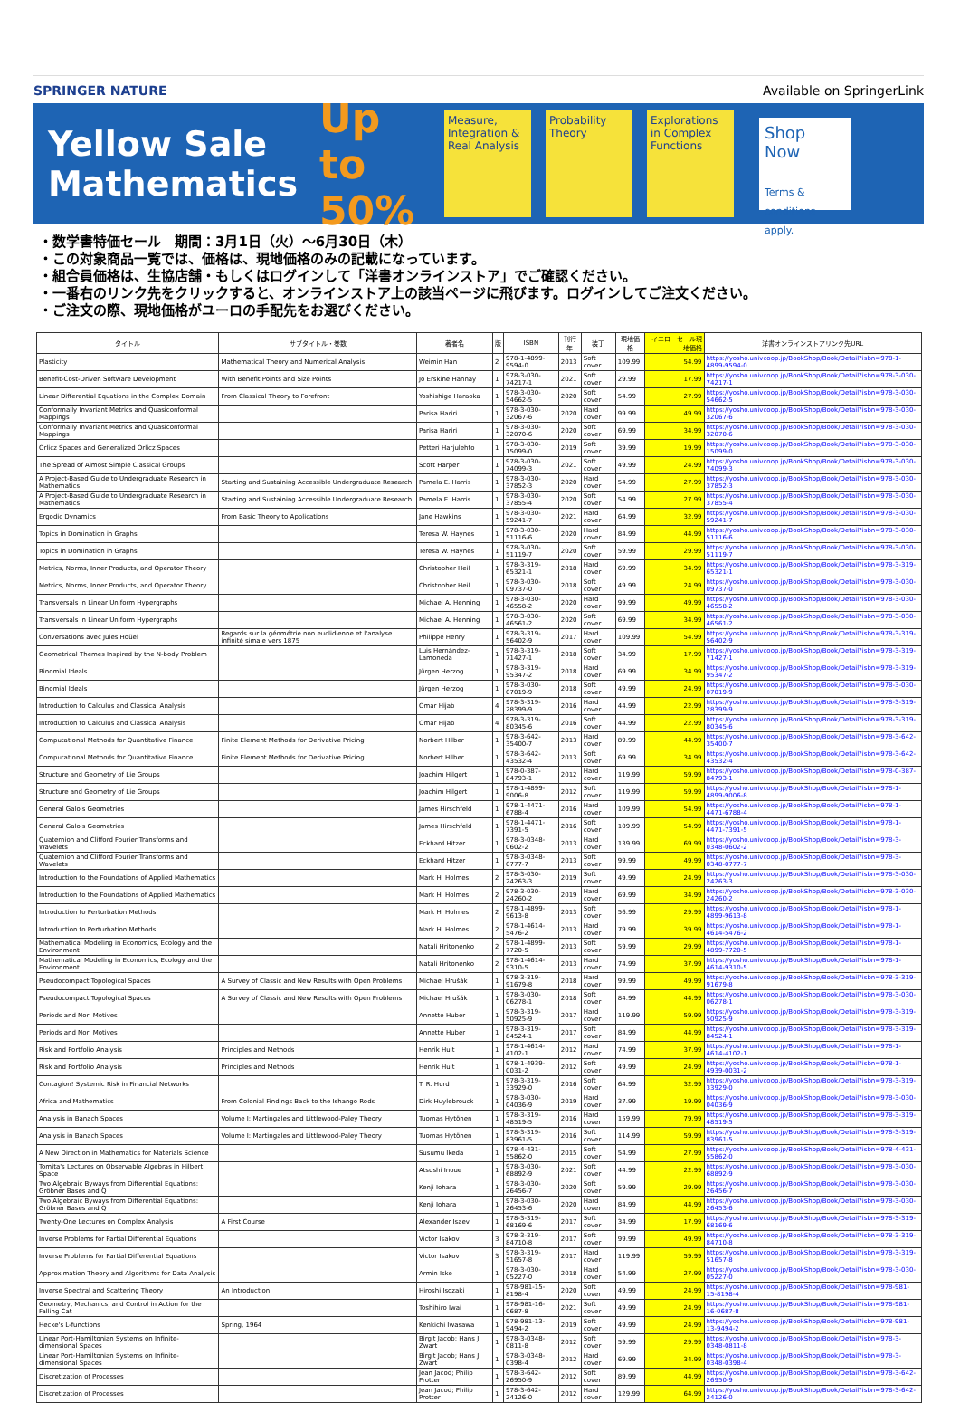SPRINGER NATURE Available on SpringerLink
Yellow Sale Mathematics
Up to 50%
Measure, Integration & Real Analysis
Probability Theory
Explorations in Complex Functions
Shop Now
Terms & conditions apply.
・数学書特価セール　期間：3月1日（火）～6月30日（木）
・この対象商品一覧では、価格は、現地価格のみの記載になっています。
・組合員価格は、生協店舗・もしくはログインして「洋書オンラインストア」でご確認ください。
・一番右のリンク先をクリックすると、オンラインストア上の該当ページに飛びます。ログインしてご注文ください。
・ご注文の際、現地価格がユーロの手配先をお選びください。
| タイトル | サブタイトル・巻数 | 著者名 | 版 | ISBN | 刊行年 | 装丁 | 現地価格 | イエローセール現地価格 | 洋書オンラインストアリンク先URL |
| --- | --- | --- | --- | --- | --- | --- | --- | --- | --- |
| Plasticity | Mathematical Theory and Numerical Analysis | Weimin Han | 2 | 978-1-4899-9594-0 | 2013 | Soft cover | 109.99 | 54.99 | https://yosho.univcoop.jp/BookShop/Book/Detail?isbn=978-1-4899-9594-0 |
| Benefit-Cost-Driven Software Development | With Benefit Points and Size Points | Jo Erskine Hannay | 1 | 978-3-030-74217-1 | 2021 | Soft cover | 29.99 | 17.99 | https://yosho.univcoop.jp/BookShop/Book/Detail?isbn=978-3-030-74217-1 |
| Linear Differential Equations in the Complex Domain | From Classical Theory to Forefront | Yoshishige Haraoka | 1 | 978-3-030-54662-5 | 2020 | Soft cover | 54.99 | 27.99 | https://yosho.univcoop.jp/BookShop/Book/Detail?isbn=978-3-030-54662-5 |
| Conformally Invariant Metrics and Quasiconformal Mappings | | Parisa Hariri | 1 | 978-3-030-32067-6 | 2020 | Hard cover | 99.99 | 49.99 | https://yosho.univcoop.jp/BookShop/Book/Detail?isbn=978-3-030-32067-6 |
| Conformally Invariant Metrics and Quasiconformal Mappings | | Parisa Hariri | 1 | 978-3-030-32070-6 | 2020 | Soft cover | 69.99 | 34.99 | https://yosho.univcoop.jp/BookShop/Book/Detail?isbn=978-3-030-32070-6 |
| Orlicz Spaces and Generalized Orlicz Spaces | | Petteri Harjulehto | 1 | 978-3-030-15099-0 | 2019 | Soft cover | 39.99 | 19.99 | https://yosho.univcoop.jp/BookShop/Book/Detail?isbn=978-3-030-15099-0 |
| The Spread of Almost Simple Classical Groups | | Scott Harper | 1 | 978-3-030-74099-3 | 2021 | Soft cover | 49.99 | 24.99 | https://yosho.univcoop.jp/BookShop/Book/Detail?isbn=978-3-030-74099-3 |
| A Project-Based Guide to Undergraduate Research in Mathematics | Starting and Sustaining Accessible Undergraduate Research | Pamela E. Harris | 1 | 978-3-030-37852-3 | 2020 | Hard cover | 54.99 | 27.99 | https://yosho.univcoop.jp/BookShop/Book/Detail?isbn=978-3-030-37852-3 |
| A Project-Based Guide to Undergraduate Research in Mathematics | Starting and Sustaining Accessible Undergraduate Research | Pamela E. Harris | 1 | 978-3-030-37855-4 | 2020 | Soft cover | 54.99 | 27.99 | https://yosho.univcoop.jp/BookShop/Book/Detail?isbn=978-3-030-37855-4 |
| Ergodic Dynamics | From Basic Theory to Applications | Jane Hawkins | 1 | 978-3-030-59241-7 | 2021 | Hard cover | 64.99 | 32.99 | https://yosho.univcoop.jp/BookShop/Book/Detail?isbn=978-3-030-59241-7 |
| Topics in Domination in Graphs | | Teresa W. Haynes | 1 | 978-3-030-51116-6 | 2020 | Hard cover | 84.99 | 44.99 | https://yosho.univcoop.jp/BookShop/Book/Detail?isbn=978-3-030-51116-6 |
| Topics in Domination in Graphs | | Teresa W. Haynes | 1 | 978-3-030-51119-7 | 2020 | Soft cover | 59.99 | 29.99 | https://yosho.univcoop.jp/BookShop/Book/Detail?isbn=978-3-030-51119-7 |
| Metrics, Norms, Inner Products, and Operator Theory | | Christopher Heil | 1 | 978-3-319-65321-1 | 2018 | Hard cover | 69.99 | 34.99 | https://yosho.univcoop.jp/BookShop/Book/Detail?isbn=978-3-319-65321-1 |
| Metrics, Norms, Inner Products, and Operator Theory | | Christopher Heil | 1 | 978-3-030-09737-0 | 2018 | Soft cover | 49.99 | 24.99 | https://yosho.univcoop.jp/BookShop/Book/Detail?isbn=978-3-030-09737-0 |
| Transversals in Linear Uniform Hypergraphs | | Michael A. Henning | 1 | 978-3-030-46558-2 | 2020 | Hard cover | 99.99 | 49.99 | https://yosho.univcoop.jp/BookShop/Book/Detail?isbn=978-3-030-46558-2 |
| Transversals in Linear Uniform Hypergraphs | | Michael A. Henning | 1 | 978-3-030-46561-2 | 2020 | Soft cover | 69.99 | 34.99 | https://yosho.univcoop.jp/BookShop/Book/Detail?isbn=978-3-030-46561-2 |
| Conversations avec Jules Hoüel | Regards sur la géométrie non euclidienne et l'analyse infinité simale vers 1875 | Philippe Henry | 1 | 978-3-319-56402-9 | 2017 | Hard cover | 109.99 | 54.99 | https://yosho.univcoop.jp/BookShop/Book/Detail?isbn=978-3-319-56402-9 |
| Geometrical Themes Inspired by the N-body Problem | | Luis Hernández-Lamoneda | 1 | 978-3-319-71427-1 | 2018 | Soft cover | 34.99 | 17.99 | https://yosho.univcoop.jp/BookShop/Book/Detail?isbn=978-3-319-71427-1 |
| Binomial Ideals | | Jürgen Herzog | 1 | 978-3-319-95347-2 | 2018 | Hard cover | 69.99 | 34.99 | https://yosho.univcoop.jp/BookShop/Book/Detail?isbn=978-3-319-95347-2 |
| Binomial Ideals | | Jürgen Herzog | 1 | 978-3-030-07019-9 | 2018 | Soft cover | 49.99 | 24.99 | https://yosho.univcoop.jp/BookShop/Book/Detail?isbn=978-3-030-07019-9 |
| Introduction to Calculus and Classical Analysis | | Omar Hijab | 4 | 978-3-319-28399-9 | 2016 | Hard cover | 44.99 | 22.99 | https://yosho.univcoop.jp/BookShop/Book/Detail?isbn=978-3-319-28399-9 |
| Introduction to Calculus and Classical Analysis | | Omar Hijab | 4 | 978-3-319-80345-6 | 2016 | Soft cover | 44.99 | 22.99 | https://yosho.univcoop.jp/BookShop/Book/Detail?isbn=978-3-319-80345-6 |
| Computational Methods for Quantitative Finance | Finite Element Methods for Derivative Pricing | Norbert Hilber | 1 | 978-3-642-35400-7 | 2013 | Hard cover | 89.99 | 44.99 | https://yosho.univcoop.jp/BookShop/Book/Detail?isbn=978-3-642-35400-7 |
| Computational Methods for Quantitative Finance | Finite Element Methods for Derivative Pricing | Norbert Hilber | 1 | 978-3-642-43532-4 | 2013 | Soft cover | 69.99 | 34.99 | https://yosho.univcoop.jp/BookShop/Book/Detail?isbn=978-3-642-43532-4 |
| Structure and Geometry of Lie Groups | | Joachim Hilgert | 1 | 978-0-387-84793-1 | 2012 | Hard cover | 119.99 | 59.99 | https://yosho.univcoop.jp/BookShop/Book/Detail?isbn=978-0-387-84793-1 |
| Structure and Geometry of Lie Groups | | Joachim Hilgert | 1 | 978-1-4899-9006-8 | 2012 | Soft cover | 119.99 | 59.99 | https://yosho.univcoop.jp/BookShop/Book/Detail?isbn=978-1-4899-9006-8 |
| General Galois Geometries | | James Hirschfeld | 1 | 978-1-4471-6788-4 | 2016 | Hard cover | 109.99 | 54.99 | https://yosho.univcoop.jp/BookShop/Book/Detail?isbn=978-1-4471-6788-4 |
| General Galois Geometries | | James Hirschfeld | 1 | 978-1-4471-7391-5 | 2016 | Soft cover | 109.99 | 54.99 | https://yosho.univcoop.jp/BookShop/Book/Detail?isbn=978-1-4471-7391-5 |
| Quaternion and Clifford Fourier Transforms and Wavelets | | Eckhard Hitzer | 1 | 978-3-0348-0602-2 | 2013 | Hard cover | 139.99 | 69.99 | https://yosho.univcoop.jp/BookShop/Book/Detail?isbn=978-3-0348-0602-2 |
| Quaternion and Clifford Fourier Transforms and Wavelets | | Eckhard Hitzer | 1 | 978-3-0348-0777-7 | 2013 | Soft cover | 99.99 | 49.99 | https://yosho.univcoop.jp/BookShop/Book/Detail?isbn=978-3-0348-0777-7 |
| Introduction to the Foundations of Applied Mathematics | | Mark H. Holmes | 2 | 978-3-030-24263-3 | 2019 | Soft cover | 49.99 | 24.99 | https://yosho.univcoop.jp/BookShop/Book/Detail?isbn=978-3-030-24263-3 |
| Introduction to the Foundations of Applied Mathematics | | Mark H. Holmes | 2 | 978-3-030-24260-2 | 2019 | Hard cover | 69.99 | 34.99 | https://yosho.univcoop.jp/BookShop/Book/Detail?isbn=978-3-030-24260-2 |
| Introduction to Perturbation Methods | | Mark H. Holmes | 2 | 978-1-4899-9613-8 | 2013 | Soft cover | 56.99 | 29.99 | https://yosho.univcoop.jp/BookShop/Book/Detail?isbn=978-1-4899-9613-8 |
| Introduction to Perturbation Methods | | Mark H. Holmes | 2 | 978-1-4614-5476-2 | 2013 | Hard cover | 79.99 | 39.99 | https://yosho.univcoop.jp/BookShop/Book/Detail?isbn=978-1-4614-5476-2 |
| Mathematical Modeling in Economics, Ecology and the Environment | | Natali Hritonenko | 2 | 978-1-4899-7720-5 | 2013 | Soft cover | 59.99 | 29.99 | https://yosho.univcoop.jp/BookShop/Book/Detail?isbn=978-1-4899-7720-5 |
| Mathematical Modeling in Economics, Ecology and the Environment | | Natali Hritonenko | 2 | 978-1-4614-9310-5 | 2013 | Hard cover | 74.99 | 37.99 | https://yosho.univcoop.jp/BookShop/Book/Detail?isbn=978-1-4614-9310-5 |
| Pseudocompact Topological Spaces | A Survey of Classic and New Results with Open Problems | Michael Hrušák | 1 | 978-3-319-91679-8 | 2018 | Hard cover | 99.99 | 49.99 | https://yosho.univcoop.jp/BookShop/Book/Detail?isbn=978-3-319-91679-8 |
| Pseudocompact Topological Spaces | A Survey of Classic and New Results with Open Problems | Michael Hrušák | 1 | 978-3-030-06278-1 | 2018 | Soft cover | 84.99 | 44.99 | https://yosho.univcoop.jp/BookShop/Book/Detail?isbn=978-3-030-06278-1 |
| Periods and Nori Motives | | Annette Huber | 1 | 978-3-319-50925-9 | 2017 | Hard cover | 119.99 | 59.99 | https://yosho.univcoop.jp/BookShop/Book/Detail?isbn=978-3-319-50925-9 |
| Periods and Nori Motives | | Annette Huber | 1 | 978-3-319-84524-1 | 2017 | Soft cover | 84.99 | 44.99 | https://yosho.univcoop.jp/BookShop/Book/Detail?isbn=978-3-319-84524-1 |
| Risk and Portfolio Analysis | Principles and Methods | Henrik Hult | 1 | 978-1-4614-4102-1 | 2012 | Hard cover | 74.99 | 37.99 | https://yosho.univcoop.jp/BookShop/Book/Detail?isbn=978-1-4614-4102-1 |
| Risk and Portfolio Analysis | Principles and Methods | Henrik Hult | 1 | 978-1-4939-0031-2 | 2012 | Soft cover | 49.99 | 24.99 | https://yosho.univcoop.jp/BookShop/Book/Detail?isbn=978-1-4939-0031-2 |
| Contagion! Systemic Risk in Financial Networks | | T. R. Hurd | 1 | 978-3-319-33929-0 | 2016 | Soft cover | 64.99 | 32.99 | https://yosho.univcoop.jp/BookShop/Book/Detail?isbn=978-3-319-33929-0 |
| Africa and Mathematics | From Colonial Findings Back to the Ishango Rods | Dirk Huylebrouck | 1 | 978-3-030-04036-9 | 2019 | Hard cover | 37.99 | 19.99 | https://yosho.univcoop.jp/BookShop/Book/Detail?isbn=978-3-030-04036-9 |
| Analysis in Banach Spaces | Volume I: Martingales and Littlewood-Paley Theory | Tuomas Hytönen | 1 | 978-3-319-48519-5 | 2016 | Hard cover | 159.99 | 79.99 | https://yosho.univcoop.jp/BookShop/Book/Detail?isbn=978-3-319-48519-5 |
| Analysis in Banach Spaces | Volume I: Martingales and Littlewood-Paley Theory | Tuomas Hytönen | 1 | 978-3-319-83961-5 | 2016 | Soft cover | 114.99 | 59.99 | https://yosho.univcoop.jp/BookShop/Book/Detail?isbn=978-3-319-83961-5 |
| A New Direction in Mathematics for Materials Science | | Susumu Ikeda | 1 | 978-4-431-55862-0 | 2015 | Soft cover | 54.99 | 27.99 | https://yosho.univcoop.jp/BookShop/Book/Detail?isbn=978-4-431-55862-0 |
| Tomita's Lectures on Observable Algebras in Hilbert Space | | Atsushi Inoue | 1 | 978-3-030-68892-9 | 2021 | Soft cover | 44.99 | 22.99 | https://yosho.univcoop.jp/BookShop/Book/Detail?isbn=978-3-030-68892-9 |
| Two Algebraic Byways from Differential Equations: Gröbner Bases and Q | | Kenji Iohara | 1 | 978-3-030-26456-7 | 2020 | Soft cover | 59.99 | 29.99 | https://yosho.univcoop.jp/BookShop/Book/Detail?isbn=978-3-030-26456-7 |
| Two Algebraic Byways from Differential Equations: Gröbner Bases and Q | | Kenji Iohara | 1 | 978-3-030-26453-6 | 2020 | Hard cover | 84.99 | 44.99 | https://yosho.univcoop.jp/BookShop/Book/Detail?isbn=978-3-030-26453-6 |
| Twenty-One Lectures on Complex Analysis | A First Course | Alexander Isaev | 1 | 978-3-319-68169-6 | 2017 | Soft cover | 34.99 | 17.99 | https://yosho.univcoop.jp/BookShop/Book/Detail?isbn=978-3-319-68169-6 |
| Inverse Problems for Partial Differential Equations | | Victor Isakov | 3 | 978-3-319-84710-8 | 2017 | Soft cover | 99.99 | 49.99 | https://yosho.univcoop.jp/BookShop/Book/Detail?isbn=978-3-319-84710-8 |
| Inverse Problems for Partial Differential Equations | | Victor Isakov | 3 | 978-3-319-51657-8 | 2017 | Hard cover | 119.99 | 59.99 | https://yosho.univcoop.jp/BookShop/Book/Detail?isbn=978-3-319-51657-8 |
| Approximation Theory and Algorithms for Data Analysis | | Armin Iske | 1 | 978-3-030-05227-0 | 2018 | Hard cover | 54.99 | 27.99 | https://yosho.univcoop.jp/BookShop/Book/Detail?isbn=978-3-030-05227-0 |
| Inverse Spectral and Scattering Theory | An Introduction | Hiroshi Isozaki | 1 | 978-981-15-8198-4 | 2020 | Soft cover | 49.99 | 24.99 | https://yosho.univcoop.jp/BookShop/Book/Detail?isbn=978-981-15-8198-4 |
| Geometry, Mechanics, and Control in Action for the Falling Cat | | Toshihiro Iwai | 1 | 978-981-16-0687-8 | 2021 | Soft cover | 49.99 | 24.99 | https://yosho.univcoop.jp/BookShop/Book/Detail?isbn=978-981-16-0687-8 |
| Hecke's L-functions | Spring, 1964 | Kenkichi Iwasawa | 1 | 978-981-13-9494-2 | 2019 | Soft cover | 49.99 | 24.99 | https://yosho.univcoop.jp/BookShop/Book/Detail?isbn=978-981-13-9494-2 |
| Linear Port-Hamiltonian Systems on Infinite-dimensional Spaces | | Birgit Jacob; Hans J. Zwart | 1 | 978-3-0348-0811-8 | 2012 | Soft cover | 59.99 | 29.99 | https://yosho.univcoop.jp/BookShop/Book/Detail?isbn=978-3-0348-0811-8 |
| Linear Port-Hamiltonian Systems on Infinite-dimensional Spaces | | Birgit Jacob; Hans J. Zwart | 1 | 978-3-0348-0398-4 | 2012 | Hard cover | 69.99 | 34.99 | https://yosho.univcoop.jp/BookShop/Book/Detail?isbn=978-3-0348-0398-4 |
| Discretization of Processes | | Jean Jacod; Philip Protter | 1 | 978-3-642-26950-9 | 2012 | Soft cover | 89.99 | 44.99 | https://yosho.univcoop.jp/BookShop/Book/Detail?isbn=978-3-642-26950-9 |
| Discretization of Processes | | Jean Jacod; Philip Protter | 1 | 978-3-642-24126-0 | 2012 | Hard cover | 129.99 | 64.99 | https://yosho.univcoop.jp/BookShop/Book/Detail?isbn=978-3-642-24126-0 |